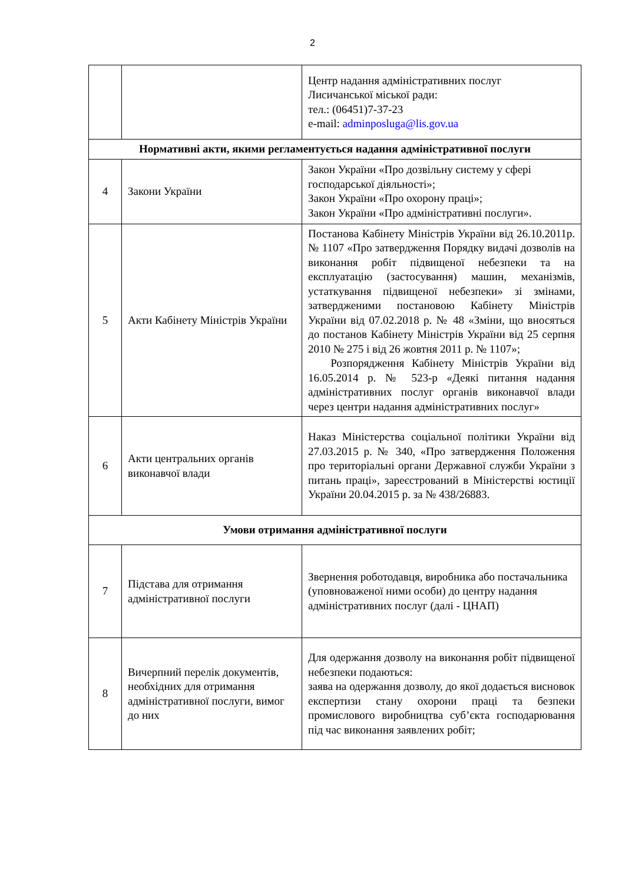2
| | | Центр надання адміністративних послуг Лисичанської міської ради: тел.: (06451)7-37-23 e-mail: adminposluga@lis.gov.ua |
| Нормативні акти, якими регламентується надання адміністративної послуги | | |
| 4 | Закони України | Закон України «Про дозвільну систему у сфері господарської діяльності»; Закон України «Про охорону праці»; Закон України «Про адміністративні послуги». |
| 5 | Акти Кабінету Міністрів України | Постанова Кабінету Міністрів України від 26.10.2011р. № 1107 «Про затвердження Порядку видачі дозволів на виконання робіт підвищеної небезпеки та на експлуатацію (застосування) машин, механізмів, устаткування підвищеної небезпеки» зі змінами, затвердженими постановою Кабінету Міністрів України від 07.02.2018 р. № 48 «Зміни, що вносяться до постанов Кабінету Міністрів України від 25 серпня 2010 № 275 і від 26 жовтня 2011 р. № 1107»; Розпорядження Кабінету Міністрів України від 16.05.2014 р. № 523-р «Деякі питання надання адміністративних послуг органів виконавчої влади через центри надання адміністративних послуг» |
| 6 | Акти центральних органів виконавчої влади | Наказ Міністерства соціальної політики України від 27.03.2015 р. № 340, «Про затвердження Положення про територіальні органи Державної служби України з питань праці», зареєстрований в Міністерстві юстиції України 20.04.2015 р. за № 438/26883. |
| Умови отримання адміністративної послуги | | |
| 7 | Підстава для отримання адміністративної послуги | Звернення роботодавця, виробника або постачальника (уповноваженої ними особи) до центру надання адміністративних послуг (далі - ЦНАП) |
| 8 | Вичерпний перелік документів, необхідних для отримання адміністративної послуги, вимог до них | Для одержання дозволу на виконання робіт підвищеної небезпеки подаються: заява на одержання дозволу, до якої додається висновок експертизи стану охорони праці та безпеки промислового виробництва суб’єкта господарювання під час виконання заявлених робіт; |